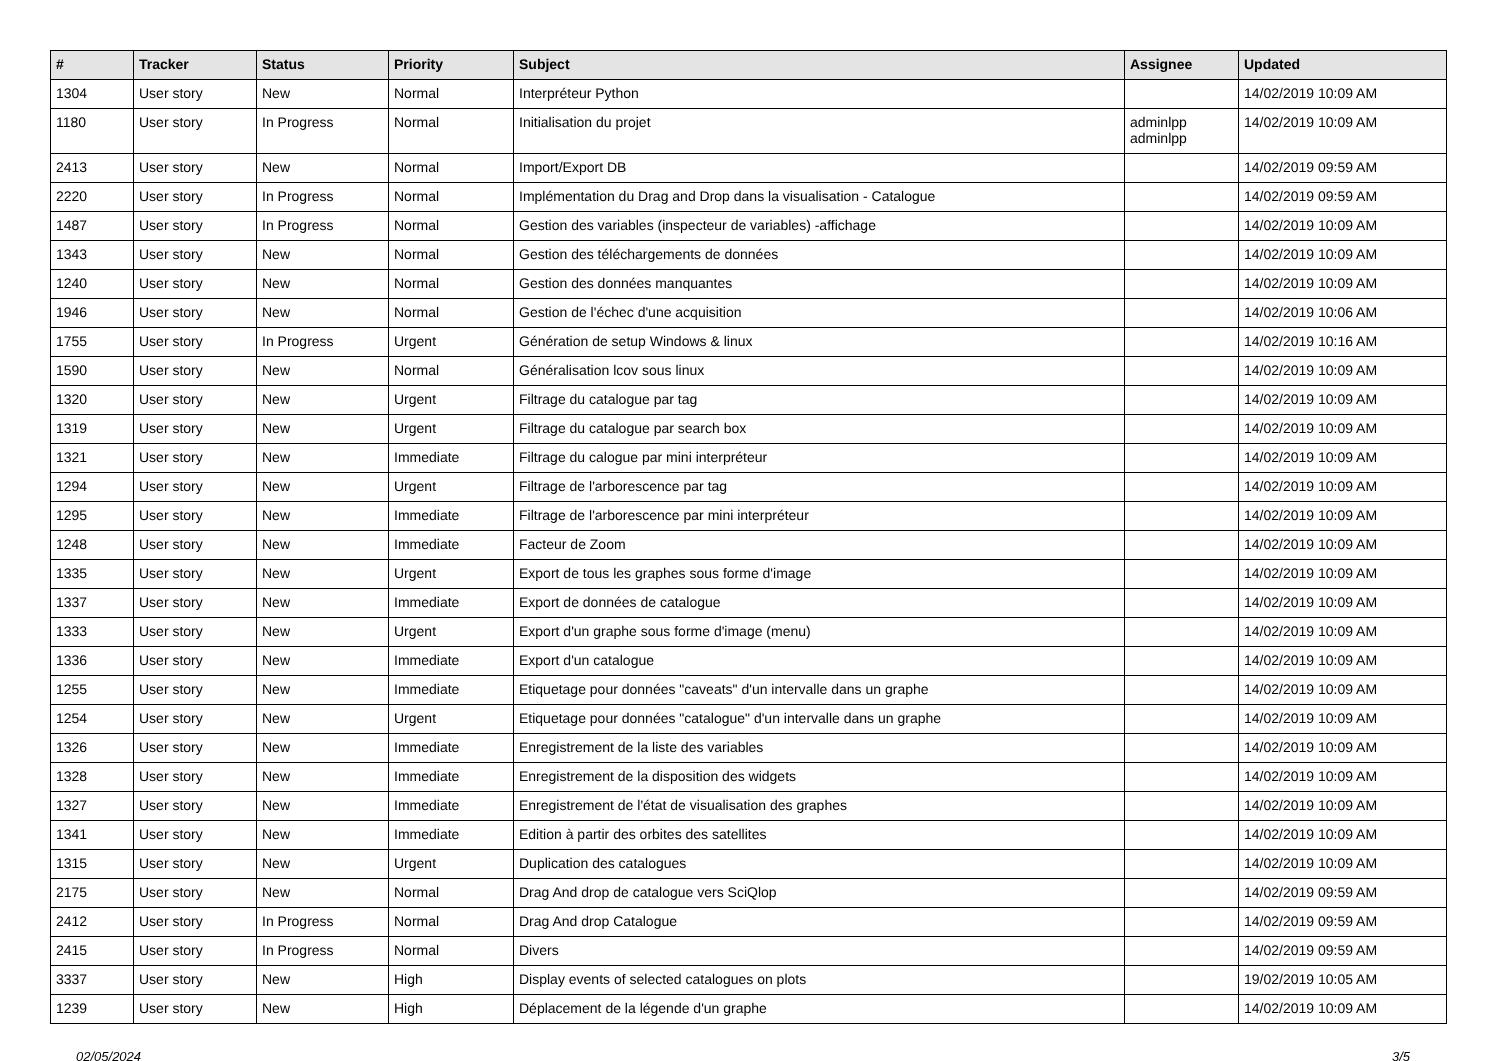| # | Tracker | Status | Priority | Subject | Assignee | Updated |
| --- | --- | --- | --- | --- | --- | --- |
| 1304 | User story | New | Normal | Interpréteur Python | | 14/02/2019 10:09 AM |
| 1180 | User story | In Progress | Normal | Initialisation du projet | adminlpp adminlpp | 14/02/2019 10:09 AM |
| 2413 | User story | New | Normal | Import/Export DB | | 14/02/2019 09:59 AM |
| 2220 | User story | In Progress | Normal | Implémentation du Drag and Drop dans la visualisation - Catalogue | | 14/02/2019 09:59 AM |
| 1487 | User story | In Progress | Normal | Gestion des variables (inspecteur de variables) -affichage | | 14/02/2019 10:09 AM |
| 1343 | User story | New | Normal | Gestion des téléchargements de données | | 14/02/2019 10:09 AM |
| 1240 | User story | New | Normal | Gestion des données manquantes | | 14/02/2019 10:09 AM |
| 1946 | User story | New | Normal | Gestion de l'échec d'une acquisition | | 14/02/2019 10:06 AM |
| 1755 | User story | In Progress | Urgent | Génération de setup Windows & linux | | 14/02/2019 10:16 AM |
| 1590 | User story | New | Normal | Généralisation lcov sous linux | | 14/02/2019 10:09 AM |
| 1320 | User story | New | Urgent | Filtrage du catalogue par tag | | 14/02/2019 10:09 AM |
| 1319 | User story | New | Urgent | Filtrage du catalogue par search box | | 14/02/2019 10:09 AM |
| 1321 | User story | New | Immediate | Filtrage du calogue par mini interpréteur | | 14/02/2019 10:09 AM |
| 1294 | User story | New | Urgent | Filtrage de l'arborescence par tag | | 14/02/2019 10:09 AM |
| 1295 | User story | New | Immediate | Filtrage de l'arborescence par mini interpréteur | | 14/02/2019 10:09 AM |
| 1248 | User story | New | Immediate | Facteur de Zoom | | 14/02/2019 10:09 AM |
| 1335 | User story | New | Urgent | Export de tous les graphes sous forme d'image | | 14/02/2019 10:09 AM |
| 1337 | User story | New | Immediate | Export de données de catalogue | | 14/02/2019 10:09 AM |
| 1333 | User story | New | Urgent | Export d'un graphe sous forme d'image (menu) | | 14/02/2019 10:09 AM |
| 1336 | User story | New | Immediate | Export d'un catalogue | | 14/02/2019 10:09 AM |
| 1255 | User story | New | Immediate | Etiquetage pour données "caveats" d'un intervalle dans un graphe | | 14/02/2019 10:09 AM |
| 1254 | User story | New | Urgent | Etiquetage pour données "catalogue" d'un intervalle dans un graphe | | 14/02/2019 10:09 AM |
| 1326 | User story | New | Immediate | Enregistrement de la liste des variables | | 14/02/2019 10:09 AM |
| 1328 | User story | New | Immediate | Enregistrement de la disposition des widgets | | 14/02/2019 10:09 AM |
| 1327 | User story | New | Immediate | Enregistrement de l'état de visualisation des graphes | | 14/02/2019 10:09 AM |
| 1341 | User story | New | Immediate | Edition à partir des orbites des satellites | | 14/02/2019 10:09 AM |
| 1315 | User story | New | Urgent | Duplication des catalogues | | 14/02/2019 10:09 AM |
| 2175 | User story | New | Normal | Drag And drop de catalogue vers SciQlop | | 14/02/2019 09:59 AM |
| 2412 | User story | In Progress | Normal | Drag And drop Catalogue | | 14/02/2019 09:59 AM |
| 2415 | User story | In Progress | Normal | Divers | | 14/02/2019 09:59 AM |
| 3337 | User story | New | High | Display events of selected catalogues on plots | | 19/02/2019 10:05 AM |
| 1239 | User story | New | High | Déplacement de la légende d'un graphe | | 14/02/2019 10:09 AM |
02/05/2024 3/5